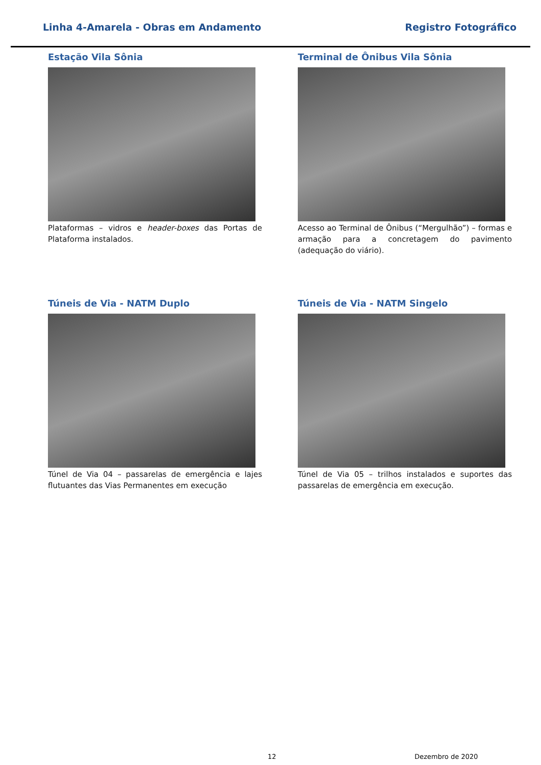Linha 4-Amarela - Obras em Andamento Registro Fotográfico
Estação Vila Sônia
Plataformas – vidros e header-boxes das Portas de Plataforma instalados.
Terminal de Ônibus Vila Sônia
Acesso ao Terminal de Ônibus (“Mergulhão”) – formas e armação para a concretagem do pavimento (adequação do viário).
Túneis de Via - NATM Duplo
Túnel de Via 04 – passarelas de emergência e lajes flutuantes das Vias Permanentes em execução
Túneis de Via - NATM Singelo
Túnel de Via 05 – trilhos instalados e suportes das passarelas de emergência em execução.
12 Dezembro de 2020